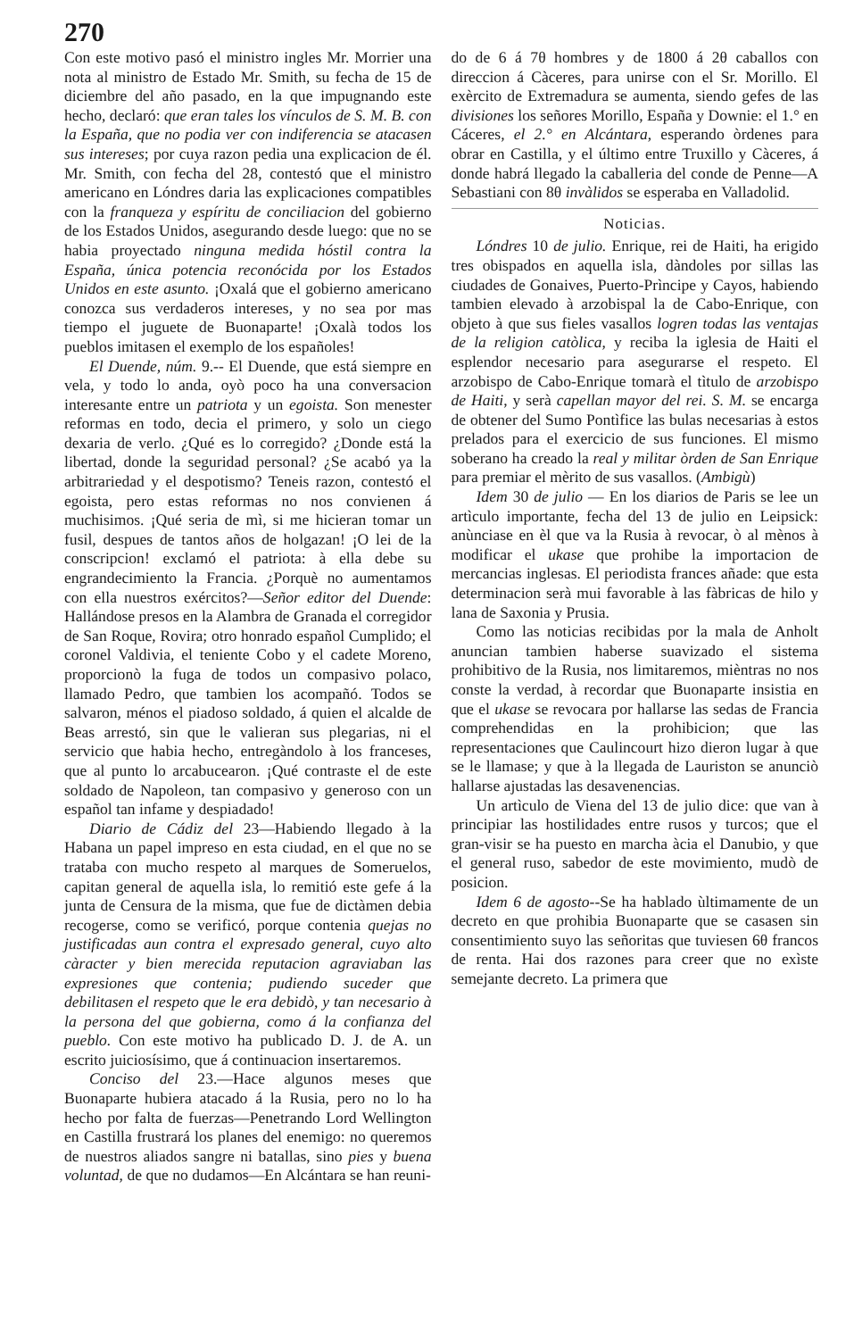270
Con este motivo pasó el ministro ingles Mr. Morrier una nota al ministro de Estado Mr. Smith, su fecha de 15 de diciembre del año pasado, en la que impugnando este hecho, declaró: que eran tales los vínculos de S. M. B. con la España, que no podia ver con indiferencia se atacasen sus intereses; por cuya razon pedia una explicacion de él. Mr. Smith, con fecha del 28, contestó que el ministro americano en Lóndres daria las explicaciones compatibles con la franqueza y espíritu de conciliacion del gobierno de los Estados Unidos, asegurando desde luego: que no se habia proyectado ninguna medida hóstil contra la España, única potencia reconócida por los Estados Unidos en este asunto. ¡Oxalá que el gobierno americano conozca sus verdaderos intereses, y no sea por mas tiempo el juguete de Buonaparte! ¡Oxalà todos los pueblos imitasen el exemplo de los españoles!
El Duende, núm. 9.-- El Duende, que está siempre en vela, y todo lo anda, oyò poco ha una conversacion interesante entre un patriota y un egoista. Son menester reformas en todo, decia el primero, y solo un ciego dexaria de verlo. ¿Qué es lo corregido? ¿Donde está la libertad, donde la seguridad personal? ¿Se acabó ya la arbitrariedad y el despotismo? Teneis razon, contestó el egoista, pero estas reformas no nos convienen á muchisimos. ¡Qué seria de mì, si me hicieran tomar un fusil, despues de tantos años de holgazan! ¡O lei de la conscripcion! exclamó el patriota: à ella debe su engrandecimiento la Francia. ¿Porquè no aumentamos con ella nuestros exércitos?—Señor editor del Duende: Hallándose presos en la Alambra de Granada el corregidor de San Roque, Rovira; otro honrado español Cumplido; el coronel Valdivia, el teniente Cobo y el cadete Moreno, proporcionò la fuga de todos un compasivo polaco, llamado Pedro, que tambien los acompañó. Todos se salvaron, ménos el piadoso soldado, á quien el alcalde de Beas arrestó, sin que le valieran sus plegarias, ni el servicio que habia hecho, entregàndolo à los franceses, que al punto lo arcabucearon. ¡Qué contraste el de este soldado de Napoleon, tan compasivo y generoso con un español tan infame y despiadado!
Diario de Cádiz del 23—Habiendo llegado à la Habana un papel impreso en esta ciudad, en el que no se trataba con mucho respeto al marques de Someruelos, capitan general de aquella isla, lo remitió este gefe á la junta de Censura de la misma, que fue de dictàmen debia recogerse, como se verificó, porque contenia quejas no justificadas aun contra el expresado general, cuyo alto càracter y bien merecida reputacion agraviaban las expresiones que contenia; pudiendo suceder que debilitasen el respeto que le era debidò, y tan necesario à la persona del que gobierna, como á la confianza del pueblo. Con este motivo ha publicado D. J. de A. un escrito juiciosísimo, que á continuacion insertaremos.
Conciso del 23.—Hace algunos meses que Buonaparte hubiera atacado á la Rusia, pero no lo ha hecho por falta de fuerzas—Penetrando Lord Wellington en Castilla frustrará los planes del enemigo: no queremos de nuestros aliados sangre ni batallas, sino pies y buena voluntad, de que no dudamos—En Alcántara se han reuni-
do de 6 á 7θ hombres y de 1800 á 2θ caballos con direccion á Càceres, para unirse con el Sr. Morillo. El exèrcito de Extremadura se aumenta, siendo gefes de las divisiones los señores Morillo, España y Downie: el 1.° en Cáceres, el 2.° en Alcántara, esperando òrdenes para obrar en Castilla, y el último entre Truxillo y Càceres, á donde habrá llegado la caballeria del conde de Penne—A Sebastiani con 8θ invàlidos se esperaba en Valladolid.
Noticias.
Lóndres 10 de julio. Enrique, rei de Haiti, ha erigido tres obispados en aquella isla, dàndoles por sillas las ciudades de Gonaives, Puerto-Prìncipe y Cayos, habiendo tambien elevado à arzobispal la de Cabo-Enrique, con objeto à que sus fieles vasallos logren todas las ventajas de la religion catòlica, y reciba la iglesia de Haiti el esplendor necesario para asegurarse el respeto. El arzobispo de Cabo-Enrique tomarà el tìtulo de arzobispo de Haiti, y serà capellan mayor del rei. S. M. se encarga de obtener del Sumo Pontìfice las bulas necesarias à estos prelados para el exercicio de sus funciones. El mismo soberano ha creado la real y militar òrden de San Enrique para premiar el mèrito de sus vasallos. (Ambigù)
Idem 30 de julio — En los diarios de Paris se lee un artìculo importante, fecha del 13 de julio en Leipsick: anùnciase en èl que va la Rusia à revocar, ò al mènos à modificar el ukase que prohibe la importacion de mercancias inglesas. El periodista frances añade: que esta determinacion serà mui favorable à las fàbricas de hilo y lana de Saxonia y Prusia.
Como las noticias recibidas por la mala de Anholt anuncian tambien haberse suavizado el sistema prohibitivo de la Rusia, nos limitaremos, mièntras no nos conste la verdad, à recordar que Buonaparte insistia en que el ukase se revocara por hallarse las sedas de Francia comprehendidas en la prohibicion; que las representaciones que Caulincourt hizo dieron lugar à que se le llamase; y que à la llegada de Lauriston se anunciò hallarse ajustadas las desavenencias.
Un artìculo de Viena del 13 de julio dice: que van à principiar las hostilidades entre rusos y turcos; que el gran-visir se ha puesto en marcha àcia el Danubio, y que el general ruso, sabedor de este movimiento, mudò de posicion.
Idem 6 de agosto--Se ha hablado ùltimamente de un decreto en que prohibia Buonaparte que se casasen sin consentimiento suyo las señoritas que tuviesen 6θ francos de renta. Hai dos razones para creer que no exìste semejante decreto. La primera que